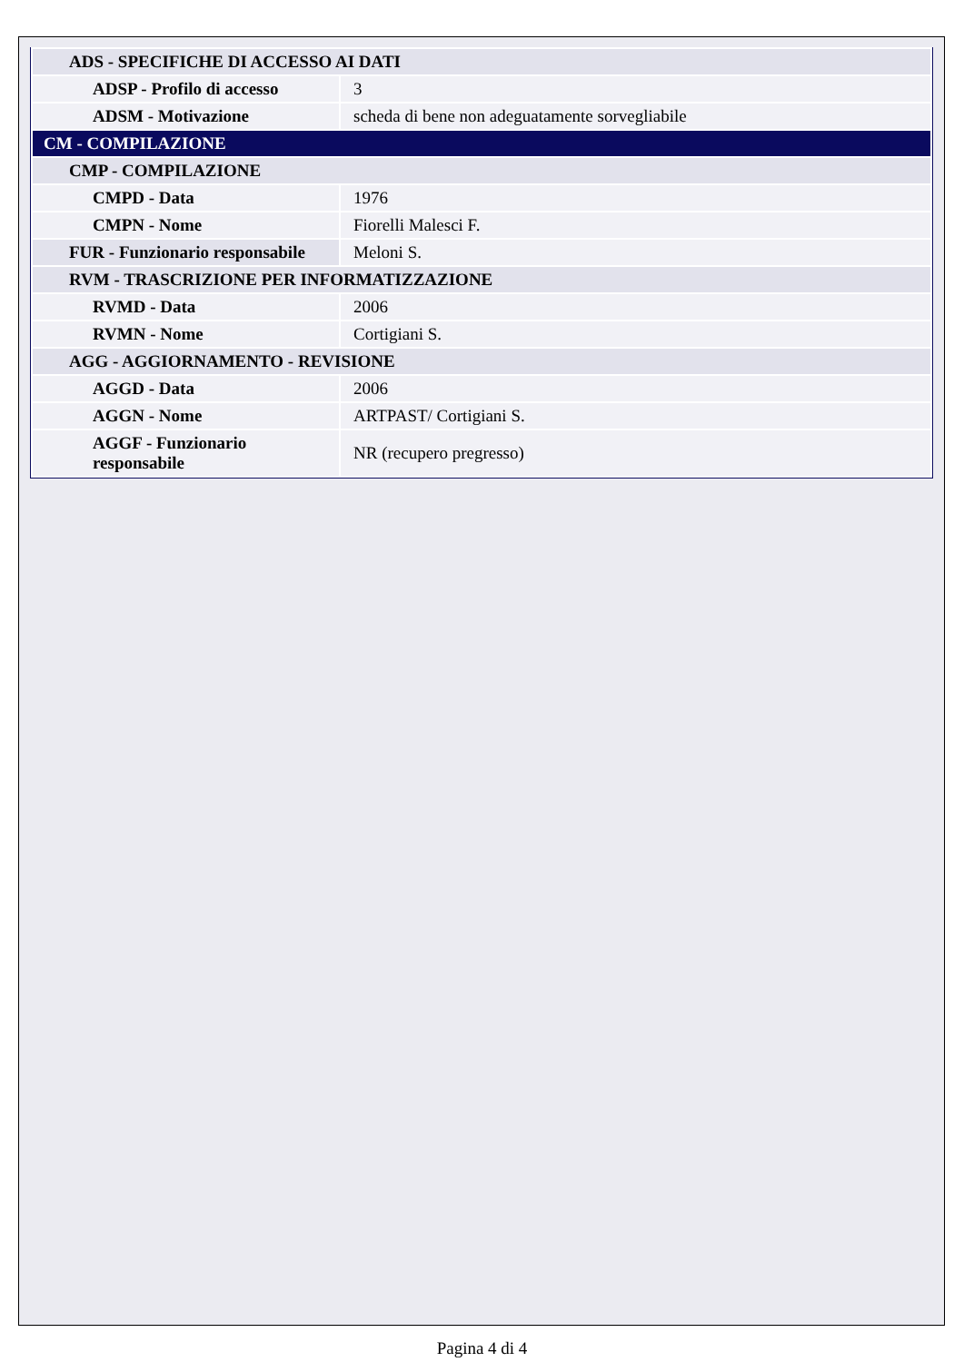| ADS - SPECIFICHE DI ACCESSO AI DATI | |
| ADSP - Profilo di accesso | 3 |
| ADSM - Motivazione | scheda di bene non adeguatamente sorvegliabile |
| CM - COMPILAZIONE | |
| CMP - COMPILAZIONE | |
| CMPD - Data | 1976 |
| CMPN - Nome | Fiorelli Malesci F. |
| FUR - Funzionario responsabile | Meloni S. |
| RVM - TRASCRIZIONE PER INFORMATIZZAZIONE | |
| RVMD - Data | 2006 |
| RVMN - Nome | Cortigiani S. |
| AGG - AGGIORNAMENTO - REVISIONE | |
| AGGD - Data | 2006 |
| AGGN - Nome | ARTPAST/ Cortigiani S. |
| AGGF - Funzionario responsabile | NR (recupero pregresso) |
Pagina 4 di 4